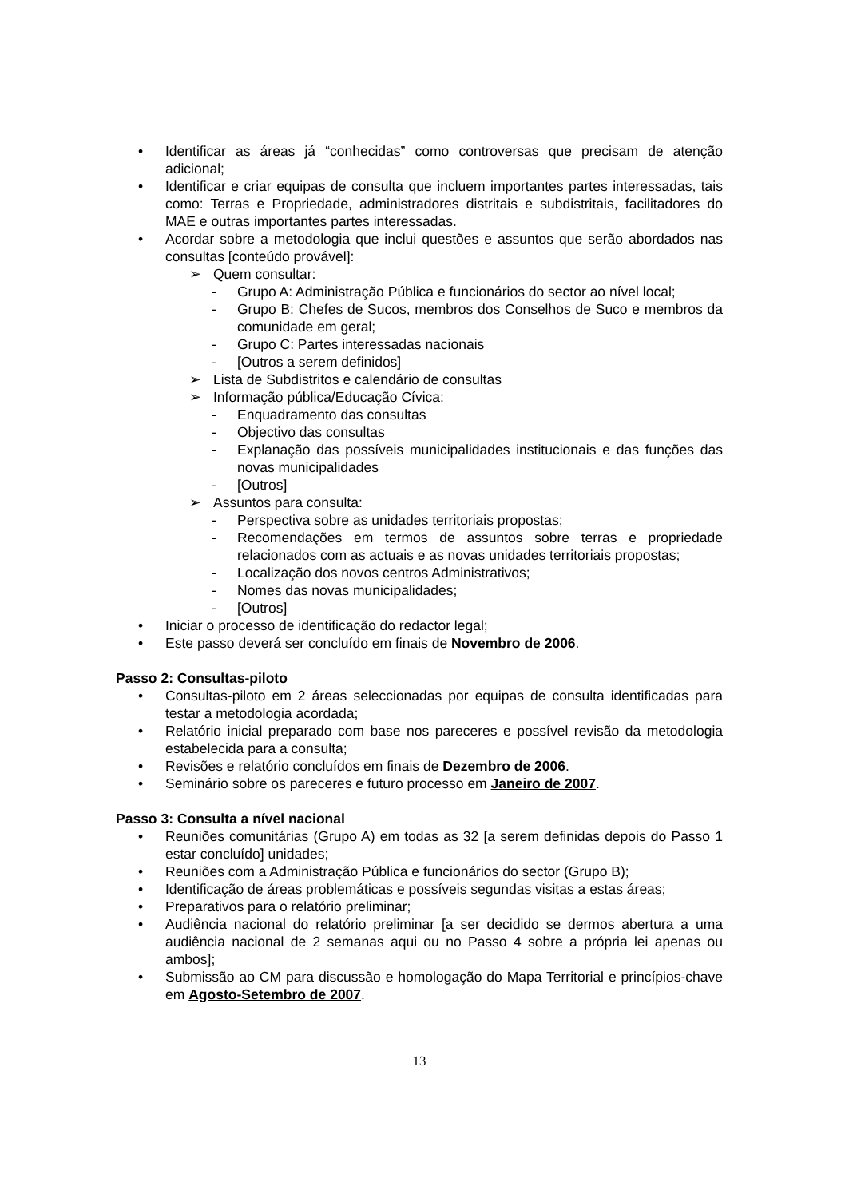• Identificar as áreas já “conhecidas” como controversas que precisam de atenção adicional;
• Identificar e criar equipas de consulta que incluem importantes partes interessadas, tais como: Terras e Propriedade, administradores distritais e subdistritais, facilitadores do MAE e outras importantes partes interessadas.
• Acordar sobre a metodologia que inclui questões e assuntos que serão abordados nas consultas [conteúdo provável]:
➢ Quem consultar:
- Grupo A: Administração Pública e funcionários do sector ao nível local;
- Grupo B: Chefes de Sucos, membros dos Conselhos de Suco e membros da comunidade em geral;
- Grupo C: Partes interessadas nacionais
- [Outros a serem definidos]
➢ Lista de Subdistritos e calendário de consultas
➢ Informação pública/Educação Cívica:
- Enquadramento das consultas
- Objectivo das consultas
- Explanação das possíveis municipalidades institucionais e das funções das novas municipalidades
- [Outros]
➢ Assuntos para consulta:
- Perspectiva sobre as unidades territoriais propostas;
- Recomendações em termos de assuntos sobre terras e propriedade relacionados com as actuais e as novas unidades territoriais propostas;
- Localização dos novos centros Administrativos;
- Nomes das novas municipalidades;
- [Outros]
• Iniciar o processo de identificação do redactor legal;
• Este passo deverá ser concluído em finais de Novembro de 2006.
Passo 2: Consultas-piloto
• Consultas-piloto em 2 áreas seleccionadas por equipas de consulta identificadas para testar a metodologia acordada;
• Relatório inicial preparado com base nos pareceres e possível revisão da metodologia estabelecida para a consulta;
• Revisões e relatório concluídos em finais de Dezembro de 2006.
• Seminário sobre os pareceres e futuro processo em Janeiro de 2007.
Passo 3: Consulta a nível nacional
• Reuniões comunitárias (Grupo A) em todas as 32 [a serem definidas depois do Passo 1 estar concluído] unidades;
• Reuniões com a Administração Pública e funcionários do sector (Grupo B);
• Identificação de áreas problemáticas e possíveis segundas visitas a estas áreas;
• Preparativos para o relatório preliminar;
• Audiência nacional do relatório preliminar [a ser decidido se dermos abertura a uma audiência nacional de 2 semanas aqui ou no Passo 4 sobre a própria lei apenas ou ambos];
• Submissão ao CM para discussão e homologação do Mapa Territorial e princípios-chave em Agosto-Setembro de 2007.
13